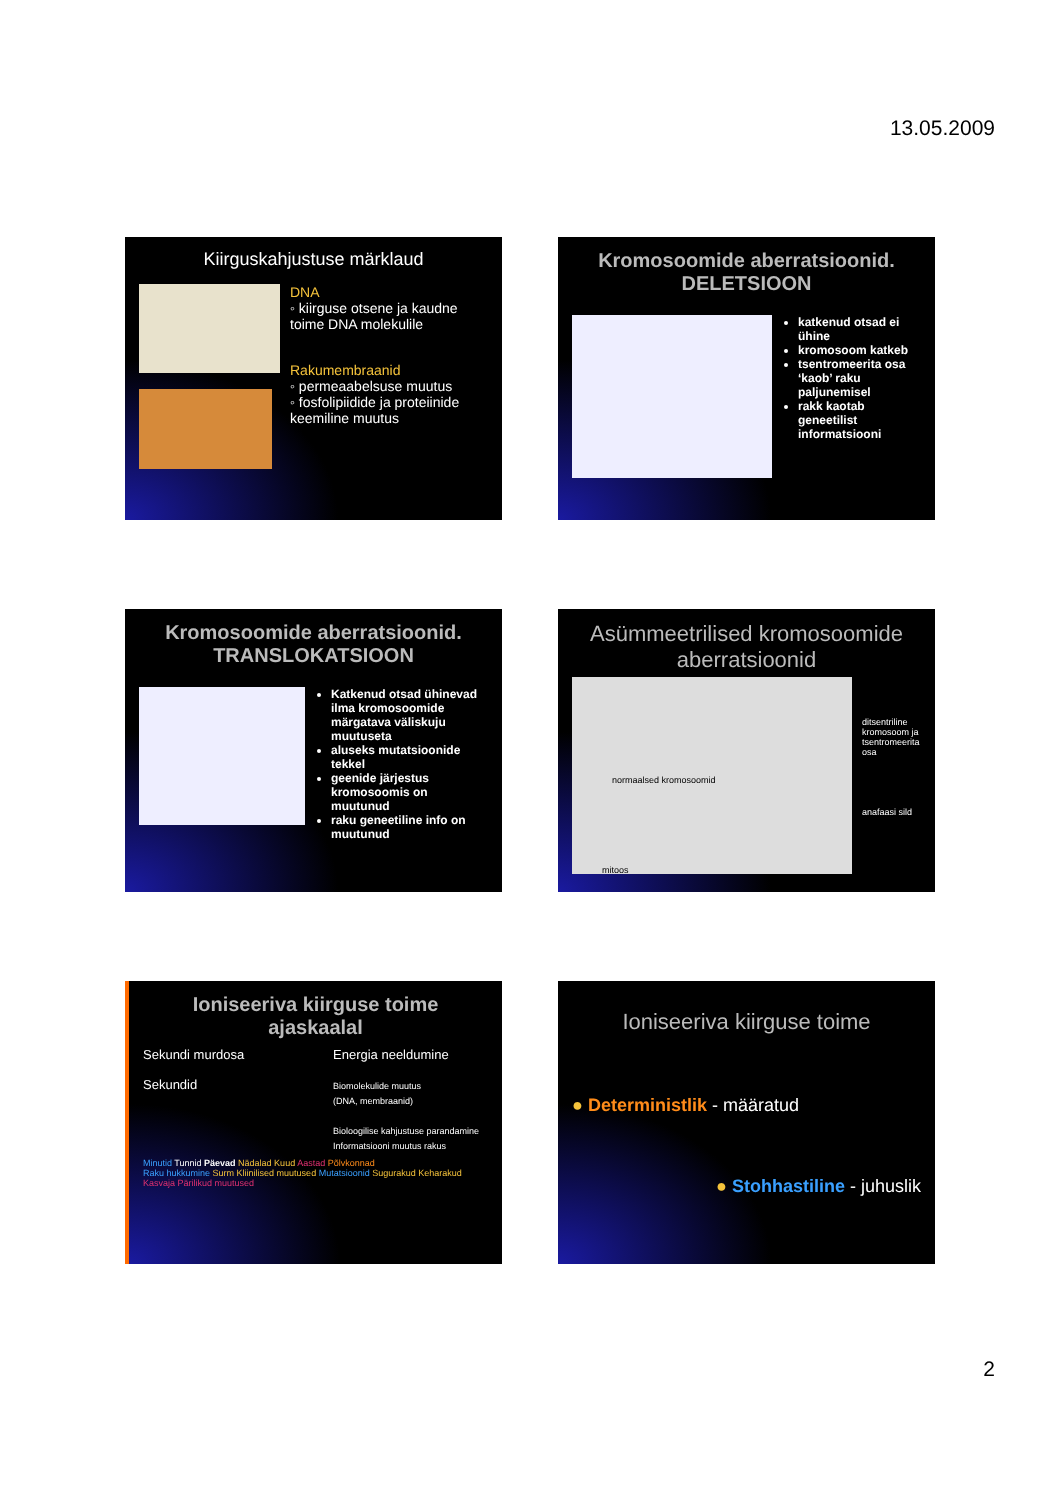13.05.2009
Kiirguskahjustuse märklaud
DNA
◦ kiirguse otsene ja kaudne toime DNA molekulile
Rakumembraanid
◦ permeaabelsuse muutus
◦ fosfolipiidide ja proteiinide keemiline muutus
Kromosoomide aberratsioonid. DELETSIOON
katkenud otsad ei ühine
kromosoom katkeb
tsentromeerita osa ‘kaob’ raku paljunemisel
rakk kaotab geneetilist informatsiooni
Kromosoomide aberratsioonid. TRANSLOKATSIOON
Katkenud otsad ühinevad ilma kromosoomide märgatava väliskuju muutuseta
aluseks mutatsioonide tekkel
geenide järjestus kromosoomis on muutunud
raku geneetiline info on muutunud
Asümmeetrilised kromosoomide aberratsioonid
normaalsed kromosoomid
mitoos
ditsentriline kromosoom ja tsentromeerita osa
anafaasi sild
Ioniseeriva kiirguse toime ajaskaalal
Sekundi murdosa
Sekundid
Energia neeldumine
Biomolekulide muutus
(DNA, membraanid)
Bioloogilise kahjustuse parandamine
Informatsiooni muutus rakus
Minutid Tunnid Päevad Nädalad Kuud Aastad Põlvkonnad
Raku hukkumine Surm Kliinilised muutused Mutatsioonid Sugurakud Keharakud Kasvaja Pärilikud muutused
Ioniseeriva kiirguse toime
● Deterministlik - määratud
● Stohhastiline - juhuslik
2